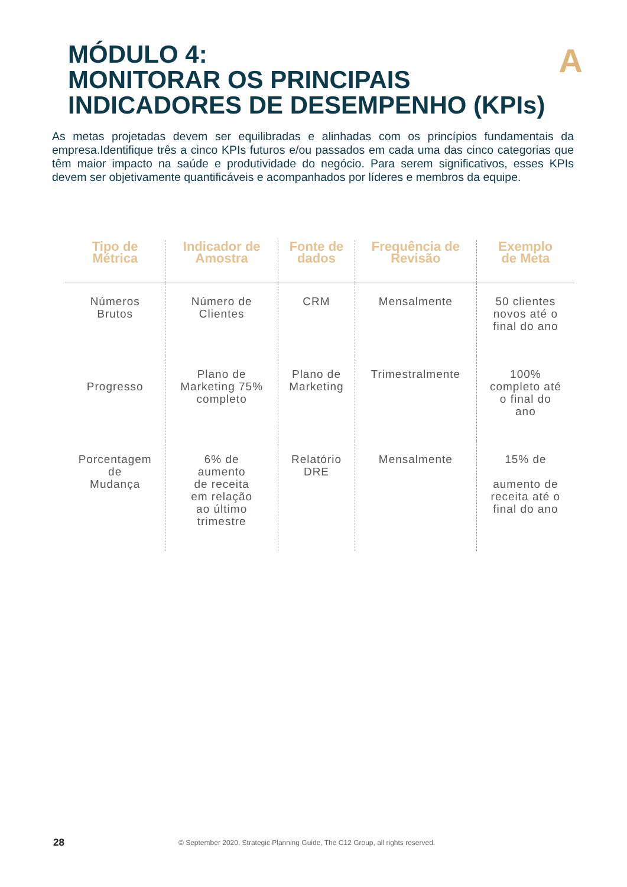A
MÓDULO 4:
MONITORAR OS PRINCIPAIS
INDICADORES DE DESEMPENHO (KPIs)
As metas projetadas devem ser equilibradas e alinhadas com os princípios fundamentais da empresa.Identifique três a cinco KPIs futuros e/ou passados em cada uma das cinco categorias que têm maior impacto na saúde e produtividade do negócio. Para serem significativos, esses KPIs devem ser objetivamente quantificáveis e acompanhados por líderes e membros da equipe.
| Tipo de Métrica | Indicador de Amostra | Fonte de dados | Frequência de Revisão | Exemplo de Meta |
| --- | --- | --- | --- | --- |
| Números Brutos | Número de Clientes | CRM | Mensalmente | 50 clientes novos até o final do ano |
| Progresso | Plano de Marketing 75% completo | Plano de Marketing | Trimestralmente | 100% completo até o final do ano |
| Porcentagem de Mudança | 6% de aumento de receita em relação ao último trimestre | Relatório DRE | Mensalmente | 15% de aumento de receita até o final do ano |
28
© September 2020, Strategic Planning Guide, The C12 Group, all rights reserved.